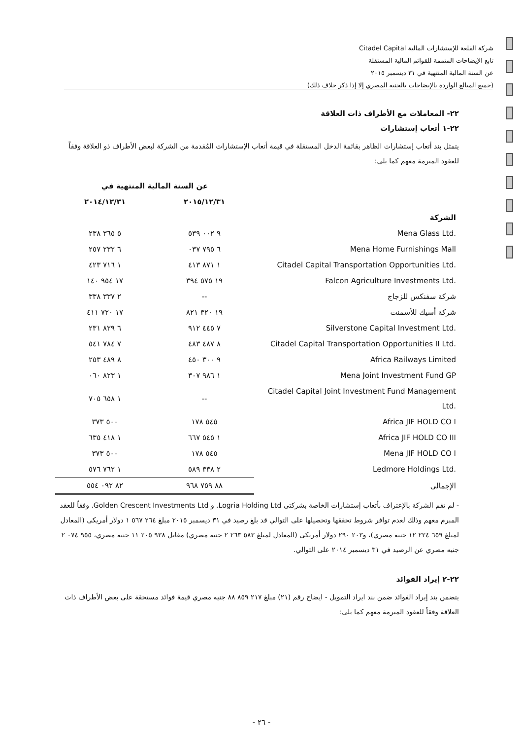شركة القلعة للإستشارات المالية Citadel Capital
تابع الإيضاحات المتممة للقوائم المالية المستقلة
عن السنة المالية المنتهية في ٣١ ديسمبر ٢٠١٥
(جميع المبالغ الواردة بالإيضاحات بالجنيه المصري إلا إذا ذكر خلاف ذلك)
٢٢- المعاملات مع الأطراف ذات العلاقة
٢٢-١ أتعاب إستشارات
يتمثل بند أتعاب إستشارات الظاهر بقائمة الدخل المستقلة في قيمة أتعاب الإستشارات المُقدمة من الشركة لبعض الأطراف ذو العلاقة وفقاً للعقود المبرمة معهم كما يلى:
| | عن السنة المالية المنتهية في | |
| --- | --- | --- |
| | ٢٠١٥/١٢/٣١ | ٢٠١٤/١٢/٣١ |
| الشركة | | |
| Mena Glass Ltd. | ٩ ٠٠٢ ٥٣٩ | ٥ ٣٦٥ ٢٣٨ |
| Mena Home Furnishings Mall | ٦ ٧٩٥ ٠٣٧ | ٦ ٢٣٢ ٢٥٧ |
| Citadel Capital Transportation Opportunities Ltd. | ١ ٨٧١ ٤١٣ | ١ ٧١٦ ٤٢٣ |
| Falcon Agriculture Investments Ltd. | ١٩ ٥٧٥ ٣٩٤ | ١٧ ٩٥٤ ١٤٠ |
| شركة سفنكس للزجاج | -- | ٢ ٣٣٧ ٣٣٨ |
| شركة أسيك للأسمنت | ١٩ ٣٢٠ ٨٢١ | ١٧ ٧٢٠ ٤١١ |
| Silverstone Capital Investment Ltd. | ٧ ٤٤٥ ٩١٢ | ٦ ٨٢٩ ٢٣١ |
| Citadel Capital Transportation Opportunities II Ltd. | ٨ ٤٨٧ ٤٨٣ | ٧ ٧٨٤ ٥٤١ |
| Africa Railways Limited | ٩ ٣٠٠ ٤٥٠ | ٨ ٤٨٩ ٢٥٣ |
| Mena Joint Investment Fund GP | ١ ٩٨٦ ٣٠٧ | ١ ٨٢٣ ٠٦٠ |
| Citadel Capital Joint Investment Fund Management Ltd. | -- | ١ ٦٥٨ ٧٠٥ |
| Africa JIF HOLD CO I | ٥٤٥ ١٧٨ | ٥٠٠ ٣٧٣ |
| Africa JIF HOLD CO III | ١ ٥٤٥ ٦٦٧ | ١ ٤١٨ ٦٣٥ |
| Mena JIF HOLD CO I | ٥٤٥ ١٧٨ | ٥٠٠ ٣٧٣ |
| Ledmore Holdings Ltd. | ٢ ٣٣٨ ٥٨٩ | ١ ٧٦٢ ٥٧٦ |
| الإجمالى | ٨٨ ٧٥٩ ٩٦٨ | ٨٢ ٠٩٢ ٥٥٤ |
- لم تقم الشركة بالإعتراف بأتعاب إستشارات الخاصة بشركتى Logria Holding Ltd. و Golden Crescent Investments Ltd. وفقاً للعقد المبرم معهم وذلك لعدم توافر شروط تحققها وتحصيلها على التوالي قد بلغ رصيد في ٣١ ديسمبر ٢٠١٥ مبلغ ٢٦٤ ٥٦٧ ١ دولار أمريكى (المعادل لمبلغ ٦٥٩ ٢٢٤ ١٢ جنيه مصري)، و٢٠٣ ٢٩٠ دولار أمريكى (المعادل لمبلغ ٥٨٣ ٢٦٣ ٢ جنيه مصري) مقابل ٩٣٨ ٢٠٥ ١١ جنيه مصري، ٩٥٥ ٠٧٤ ٢ جنيه مصري عن الرصيد في ٣١ ديسمبر ٢٠١٤ على التوالي.
٢٢-٢ إيراد الفوائد
يتضمن بند إيراد الفوائد ضمن بند ايراد التمويل - ايضاح رقم (٢١) مبلغ ٢١٧ ٨٥٩ ٨٨ جنيه مصري قيمة فوائد مستحقة على بعض الأطراف ذات العلاقة وفقاً للعقود المبرمة معهم كما يلى:
- ٢٦ -